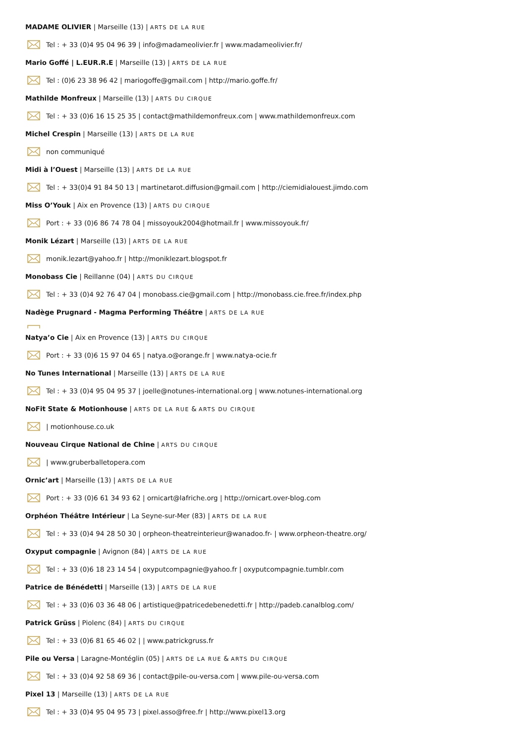MADAME OLIVIER | Marseille (13) | ARTS DE LA RUE
Tel : + 33 (0)4 95 04 96 39 | info@madameolivier.fr | www.madameolivier.fr/
Mario Goffé | L.EUR.R.E | Marseille (13) | ARTS DE LA RUE
Tel : (0)6 23 38 96 42 | mariogoffe@gmail.com | http://mario.goffe.fr/
Mathilde Monfreux | Marseille (13) | ARTS DU CIRQUE
Tel : + 33 (0)6 16 15 25 35 | contact@mathildemonfreux.com | www.mathildemonfreux.com
Michel Crespin | Marseille (13) | ARTS DE LA RUE
non communiqué
Midi à l’Ouest | Marseille (13) | ARTS DE LA RUE
Tel : + 33(0)4 91 84 50 13 | martinetarot.diffusion@gmail.com | http://ciemidialouest.jimdo.com
Miss O’Youk | Aix en Provence (13) | ARTS DU CIRQUE
Port : + 33 (0)6 86 74 78 04 | missoyouk2004@hotmail.fr | www.missoyouk.fr/
Monik Lézart | Marseille (13) | ARTS DE LA RUE
monik.lezart@yahoo.fr | http://moniklezart.blogspot.fr
Monobass Cie | Reillanne (04) | ARTS DU CIRQUE
Tel : + 33 (0)4 92 76 47 04 | monobass.cie@gmail.com | http://monobass.cie.free.fr/index.php
Nadège Prugnard - Magma Performing Théâtre | ARTS DE LA RUE
Natya’o Cie | Aix en Provence (13) | ARTS DU CIRQUE
Port : + 33 (0)6 15 97 04 65 | natya.o@orange.fr | www.natya-ocie.fr
No Tunes International | Marseille (13) | ARTS DE LA RUE
Tel : + 33 (0)4 95 04 95 37 | joelle@notunes-international.org | www.notunes-international.org
NoFit State & Motionhouse | ARTS DE LA RUE & ARTS DU CIRQUE
| motionhouse.co.uk
Nouveau Cirque National de Chine | ARTS DU CIRQUE
| www.gruberballetopera.com
Ornic’art | Marseille (13) | ARTS DE LA RUE
Port : + 33 (0)6 61 34 93 62 | ornicart@lafriche.org | http://ornicart.over-blog.com
Orphéon Théâtre Intérieur | La Seyne-sur-Mer (83) | ARTS DE LA RUE
Tel : + 33 (0)4 94 28 50 30 | orpheon-theatreinterieur@wanadoo.fr- | www.orpheon-theatre.org/
Oxyput compagnie | Avignon (84) | ARTS DE LA RUE
Tel : + 33 (0)6 18 23 14 54 | oxyputcompagnie@yahoo.fr | oxyputcompagnie.tumblr.com
Patrice de Bénédetti | Marseille (13) | ARTS DE LA RUE
Tel : + 33 (0)6 03 36 48 06 | artistique@patricedebenedetti.fr | http://padeb.canalblog.com/
Patrick Grüss | Piolenc (84) | ARTS DU CIRQUE
Tel : + 33 (0)6 81 65 46 02 | | www.patrickgruss.fr
Pile ou Versa | Laragne-Montéglin (05) | ARTS DE LA RUE & ARTS DU CIRQUE
Tel : + 33 (0)4 92 58 69 36 | contact@pile-ou-versa.com | www.pile-ou-versa.com
Pixel 13 | Marseille (13) | ARTS DE LA RUE
Tel : + 33 (0)4 95 04 95 73 | pixel.asso@free.fr | http://www.pixel13.org